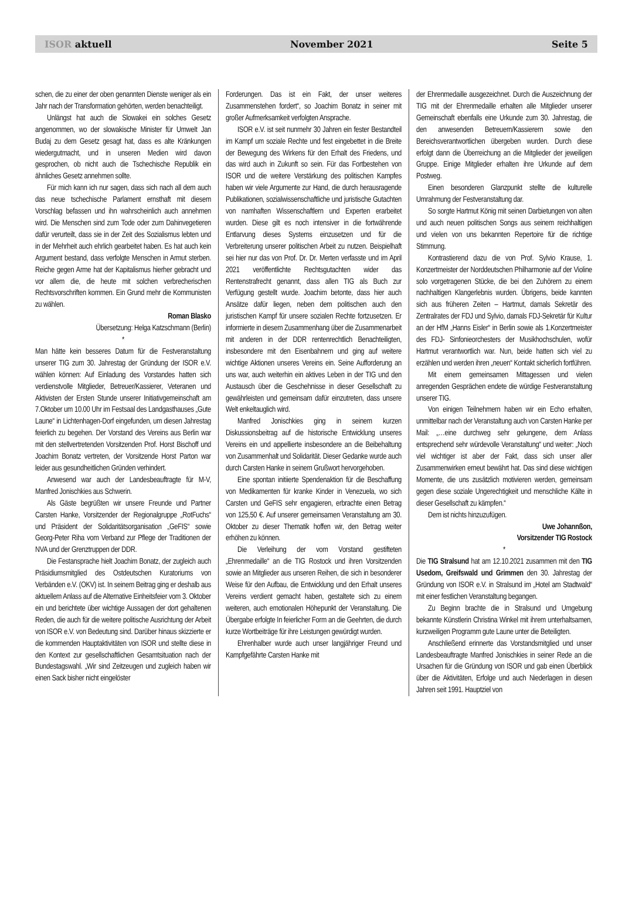ISOR aktuell November 2021 Seite 5
schen, die zu einer der oben genannten Dienste weniger als ein Jahr nach der Transformation gehörten, werden benachteiligt.
Unlängst hat auch die Slowakei ein solches Gesetz angenommen, wo der slowakische Minister für Umwelt Jan Budaj zu dem Gesetz gesagt hat, dass es alte Kränkungen wiedergutmacht, und in unseren Medien wird davon gesprochen, ob nicht auch die Tschechische Republik ein ähnliches Gesetz annehmen sollte.
Für mich kann ich nur sagen, dass sich nach all dem auch das neue tschechische Parlament ernsthaft mit diesem Vorschlag befassen und ihn wahrscheinlich auch annehmen wird. Die Menschen sind zum Tode oder zum Dahinvegetieren dafür verurteilt, dass sie in der Zeit des Sozialismus lebten und in der Mehrheit auch ehrlich gearbeitet haben. Es hat auch kein Argument bestand, dass verfolgte Menschen in Armut sterben. Reiche gegen Arme hat der Kapitalismus hierher gebracht und vor allem die, die heute mit solchen verbrecherischen Rechtsvorschriften kommen. Ein Grund mehr die Kommunisten zu wählen.
Roman Blasko
Übersetzung: Helga Katzschmann (Berlin)
*
Man hätte kein besseres Datum für die Festveranstaltung unserer TIG zum 30. Jahrestag der Gründung der ISOR e.V. wählen können: Auf Einladung des Vorstandes hatten sich verdienstvolle Mitglieder, Betreuer/Kassierer, Veteranen und Aktivisten der Ersten Stunde unserer Initiativgemeinschaft am 7.Oktober um 10.00 Uhr im Festsaal des Landgasthauses „Gute Laune“ in Lichtenhagen-Dorf eingefunden, um diesen Jahrestag feierlich zu begehen. Der Vorstand des Vereins aus Berlin war mit den stellvertretenden Vorsitzenden Prof. Horst Bischoff und Joachim Bonatz vertreten, der Vorsitzende Horst Parton war leider aus gesundheitlichen Gründen verhindert.
Anwesend war auch der Landesbeauftragte für M-V, Manfred Jonischkies aus Schwerin.
Als Gäste begrüßten wir unsere Freunde und Partner Carsten Hanke, Vorsitzender der Regionalgruppe „RotFuchs“ und Präsident der Solidaritätsorganisation „GeFIS“ sowie Georg-Peter Riha vom Verband zur Pflege der Traditionen der NVA und der Grenztruppen der DDR.
Die Festansprache hielt Joachim Bonatz, der zugleich auch Präsidiumsmitglied des Ostdeutschen Kuratoriums von Verbänden e.V. (OKV) ist. In seinem Beitrag ging er deshalb aus aktuellem Anlass auf die Alternative Einheitsfeier vom 3. Oktober ein und berichtete über wichtige Aussagen der dort gehaltenen Reden, die auch für die weitere politische Ausrichtung der Arbeit von ISOR e.V. von Bedeutung sind. Darüber hinaus skizzierte er die kommenden Hauptaktivitäten von ISOR und stellte diese in den Kontext zur gesellschaftlichen Gesamtsituation nach der Bundestagswahl. „Wir sind Zeitzeugen und zugleich haben wir einen Sack bisher nicht eingelöster
Forderungen. Das ist ein Fakt, der unser weiteres Zusammenstehen fordert“, so Joachim Bonatz in seiner mit großer Aufmerksamkeit verfolgten Ansprache.
ISOR e.V. ist seit nunmehr 30 Jahren ein fester Bestandteil im Kampf um soziale Rechte und fest eingebettet in die Breite der Bewegung des Wirkens für den Erhalt des Friedens, und das wird auch in Zukunft so sein. Für das Fortbestehen von ISOR und die weitere Verstärkung des politischen Kampfes haben wir viele Argumente zur Hand, die durch herausragende Publikationen, sozialwissenschaftliche und juristische Gutachten von namhaften Wissenschaftlern und Experten erarbeitet wurden. Diese gilt es noch intensiver in die fortwährende Entlarvung dieses Systems einzusetzen und für die Verbreiterung unserer politischen Arbeit zu nutzen. Beispielhaft sei hier nur das von Prof. Dr. Dr. Merten verfasste und im April 2021 veröffentlichte Rechtsgutachten wider das Rentenstrafrecht genannt, dass allen TIG als Buch zur Verfügung gestellt wurde. Joachim betonte, dass hier auch Ansätze dafür liegen, neben dem politischen auch den juristischen Kampf für unsere sozialen Rechte fortzusetzen. Er informierte in diesem Zusammenhang über die Zusammenarbeit mit anderen in der DDR rentenrechtlich Benachteiligten, insbesondere mit den Eisenbahnern und ging auf weitere wichtige Aktionen unseres Vereins ein. Seine Aufforderung an uns war, auch weiterhin ein aktives Leben in der TIG und den Austausch über die Geschehnisse in dieser Gesellschaft zu gewährleisten und gemeinsam dafür einzutreten, dass unsere Welt enkeltauglich wird.
Manfred Jonischkies ging in seinem kurzen Diskussionsbeitrag auf die historische Entwicklung unseres Vereins ein und appellierte insbesondere an die Beibehaltung von Zusammenhalt und Solidarität. Dieser Gedanke wurde auch durch Carsten Hanke in seinem Grußwort hervorgehoben.
Eine spontan initiierte Spendenaktion für die Beschaffung von Medikamenten für kranke Kinder in Venezuela, wo sich Carsten und GeFIS sehr engagieren, erbrachte einen Betrag von 125,50 €. Auf unserer gemeinsamen Veranstaltung am 30. Oktober zu dieser Thematik hoffen wir, den Betrag weiter erhöhen zu können.
Die Verleihung der vom Vorstand gestifteten „Ehrenmedaille“ an die TIG Rostock und ihren Vorsitzenden sowie an Mitglieder aus unseren Reihen, die sich in besonderer Weise für den Aufbau, die Entwicklung und den Erhalt unseres Vereins verdient gemacht haben, gestaltete sich zu einem weiteren, auch emotionalen Höhepunkt der Veranstaltung. Die Übergabe erfolgte In feierlicher Form an die Geehrten, die durch kurze Wortbeiträge für ihre Leistungen gewürdigt wurden.
Ehrenhalber wurde auch unser langjähriger Freund und Kampfgefährte Carsten Hanke mit
der Ehrenmedaille ausgezeichnet. Durch die Auszeichnung der TIG mit der Ehrenmedaille erhalten alle Mitglieder unserer Gemeinschaft ebenfalls eine Urkunde zum 30. Jahrestag, die den anwesenden Betreuern/Kassierern sowie den Bereichsverantwortlichen übergeben wurden. Durch diese erfolgt dann die Überreichung an die Mitglieder der jeweiligen Gruppe. Einige Mitglieder erhalten ihre Urkunde auf dem Postweg.
Einen besonderen Glanzpunkt stellte die kulturelle Umrahmung der Festveranstaltung dar.
So sorgte Hartmut König mit seinen Darbietungen von alten und auch neuen politischen Songs aus seinem reichhaltigen und vielen von uns bekannten Repertoire für die richtige Stimmung.
Kontrastierend dazu die von Prof. Sylvio Krause, 1. Konzertmeister der Norddeutschen Philharmonie auf der Violine solo vorgetragenen Stücke, die bei den Zuhörern zu einem nachhaltigen Klangerlebnis wurden. Übrigens, beide kannten sich aus früheren Zeiten – Hartmut, damals Sekretär des Zentralrates der FDJ und Sylvio, damals FDJ-Sekretär für Kultur an der HfM „Hanns Eisler“ in Berlin sowie als 1.Konzertmeister des FDJ- Sinfonieorchesters der Musikhochschulen, wofür Hartmut verantwortlich war. Nun, beide hatten sich viel zu erzählen und werden ihren „neuen“ Kontakt sicherlich fortführen.
Mit einem gemeinsamen Mittagessen und vielen anregenden Gesprächen endete die würdige Festveranstaltung unserer TIG.
Von einigen Teilnehmern haben wir ein Echo erhalten, unmittelbar nach der Veranstaltung auch von Carsten Hanke per Mail: „…eine durchweg sehr gelungene, dem Anlass entsprechend sehr würdevolle Veranstaltung“ und weiter: „Noch viel wichtiger ist aber der Fakt, dass sich unser aller Zusammenwirken erneut bewährt hat. Das sind diese wichtigen Momente, die uns zusätzlich motivieren werden, gemeinsam gegen diese soziale Ungerechtigkeit und menschliche Kälte in dieser Gesellschaft zu kämpfen.“
Dem ist nichts hinzuzufügen.
Uwe Johannßon,
Vorsitzender TIG Rostock
*
Die TIG Stralsund hat am 12.10.2021 zusammen mit den TIG Usedom, Greifswald und Grimmen den 30. Jahrestag der Gründung von ISOR e.V. in Stralsund im „Hotel am Stadtwald“ mit einer festlichen Veranstaltung begangen.
Zu Beginn brachte die in Stralsund und Umgebung bekannte Künstlerin Christina Winkel mit ihrem unterhaltsamen, kurzweiligen Programm gute Laune unter die Beteiligten.
Anschließend erinnerte das Vorstandsmitglied und unser Landesbeauftragte Manfred Jonischkies in seiner Rede an die Ursachen für die Gründung von ISOR und gab einen Überblick über die Aktivitäten, Erfolge und auch Niederlagen in diesen Jahren seit 1991. Hauptziel von